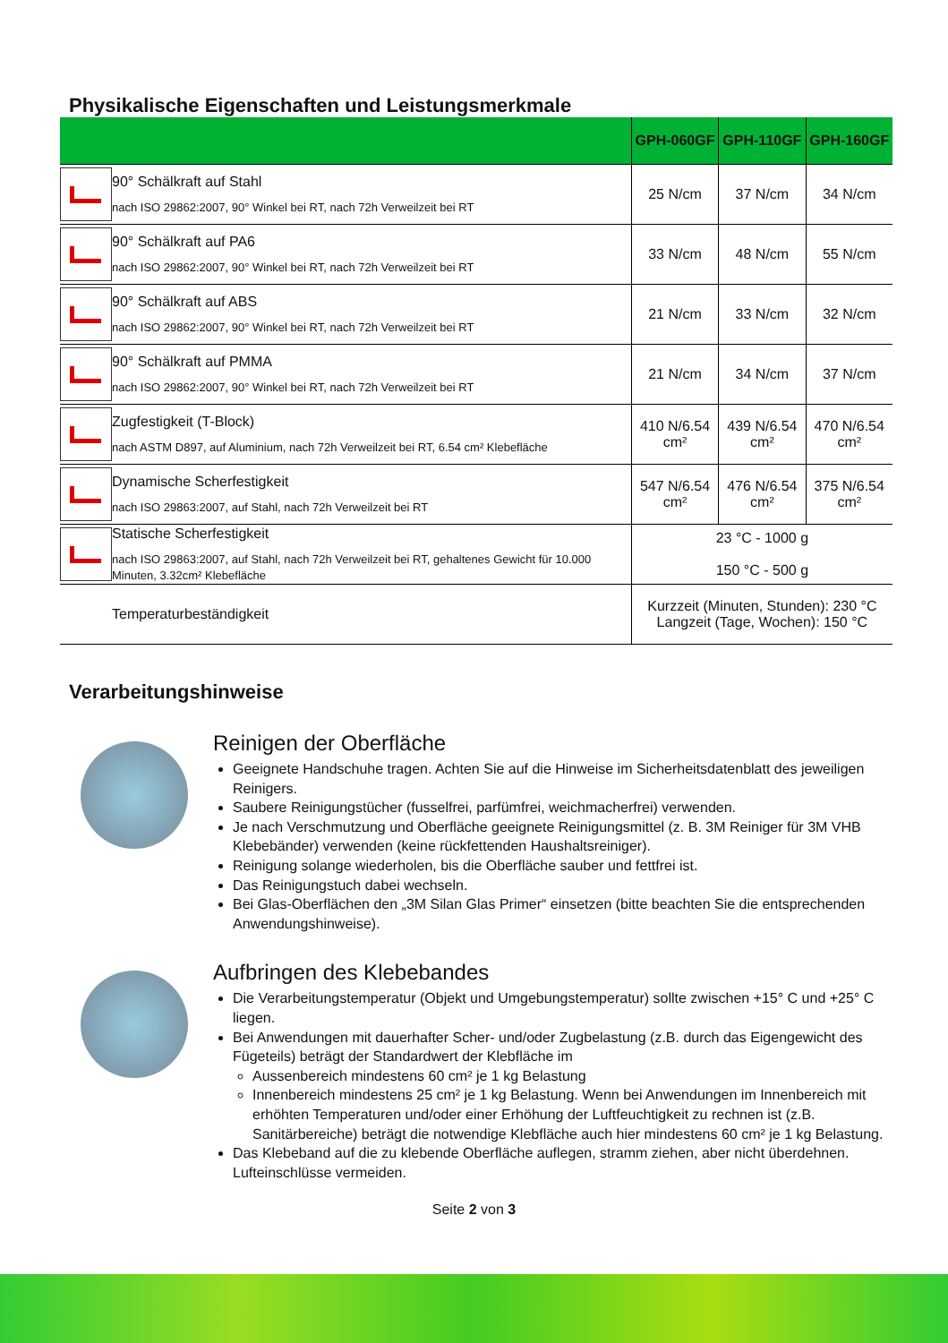Physikalische Eigenschaften und Leistungsmerkmale
| | | GPH-060GF | GPH-110GF | GPH-160GF |
| --- | --- | --- | --- | --- |
| | 90° Schälkraft auf Stahl nach ISO 29862:2007, 90° Winkel bei RT, nach 72h Verweilzeit bei RT | 25 N/cm | 37 N/cm | 34 N/cm |
| | 90° Schälkraft auf PA6 nach ISO 29862:2007, 90° Winkel bei RT, nach 72h Verweilzeit bei RT | 33 N/cm | 48 N/cm | 55 N/cm |
| | 90° Schälkraft auf ABS nach ISO 29862:2007, 90° Winkel bei RT, nach 72h Verweilzeit bei RT | 21 N/cm | 33 N/cm | 32 N/cm |
| | 90° Schälkraft auf PMMA nach ISO 29862:2007, 90° Winkel bei RT, nach 72h Verweilzeit bei RT | 21 N/cm | 34 N/cm | 37 N/cm |
| | Zugfestigkeit (T-Block) nach ASTM D897, auf Aluminium, nach 72h Verweilzeit bei RT, 6.54 cm² Klebefläche | 410 N/6.54 cm² | 439 N/6.54 cm² | 470 N/6.54 cm² |
| | Dynamische Scherfestigkeit nach ISO 29863:2007, auf Stahl, nach 72h Verweilzeit bei RT | 547 N/6.54 cm² | 476 N/6.54 cm² | 375 N/6.54 cm² |
| | Statische Scherfestigkeit nach ISO 29863:2007, auf Stahl, nach 72h Verweilzeit bei RT, gehaltenes Gewicht für 10.000 Minuten, 3.32cm² Klebefläche | 23 °C - 1000 g 150 °C - 500 g | | |
| | Temperaturbeständigkeit | Kurzzeit (Minuten, Stunden): 230 °C Langzeit (Tage, Wochen): 150 °C | | |
Verarbeitungshinweise
Reinigen der Oberfläche
Geeignete Handschuhe tragen. Achten Sie auf die Hinweise im Sicherheitsdatenblatt des jeweiligen Reinigers.
Saubere Reinigungstücher (fusselfrei, parfümfrei, weichmacherfrei) verwenden.
Je nach Verschmutzung und Oberfläche geeignete Reinigungsmittel (z. B. 3M Reiniger für 3M VHB Klebebänder) verwenden (keine rückfettenden Haushaltsreiniger).
Reinigung solange wiederholen, bis die Oberfläche sauber und fettfrei ist.
Das Reinigungstuch dabei wechseln.
Bei Glas-Oberflächen den „3M Silan Glas Primer“ einsetzen (bitte beachten Sie die entsprechenden Anwendungshinweise).
Aufbringen des Klebebandes
Die Verarbeitungstemperatur (Objekt und Umgebungstemperatur) sollte zwischen +15° C und +25° C liegen.
Bei Anwendungen mit dauerhafter Scher- und/oder Zugbelastung (z.B. durch das Eigengewicht des Fügeteils) beträgt der Standardwert der Klebfläche im
Aussenbereich mindestens 60 cm² je 1 kg Belastung
Innenbereich mindestens 25 cm² je 1 kg Belastung. Wenn bei Anwendungen im Innenbereich mit erhöhten Temperaturen und/oder einer Erhöhung der Luftfeuchtigkeit zu rechnen ist (z.B. Sanitärbereiche) beträgt die notwendige Klebfläche auch hier mindestens 60 cm² je 1 kg Belastung.
Das Klebeband auf die zu klebende Oberfläche auflegen, stramm ziehen, aber nicht überdehnen. Lufteinschlüsse vermeiden.
Seite 2 von 3